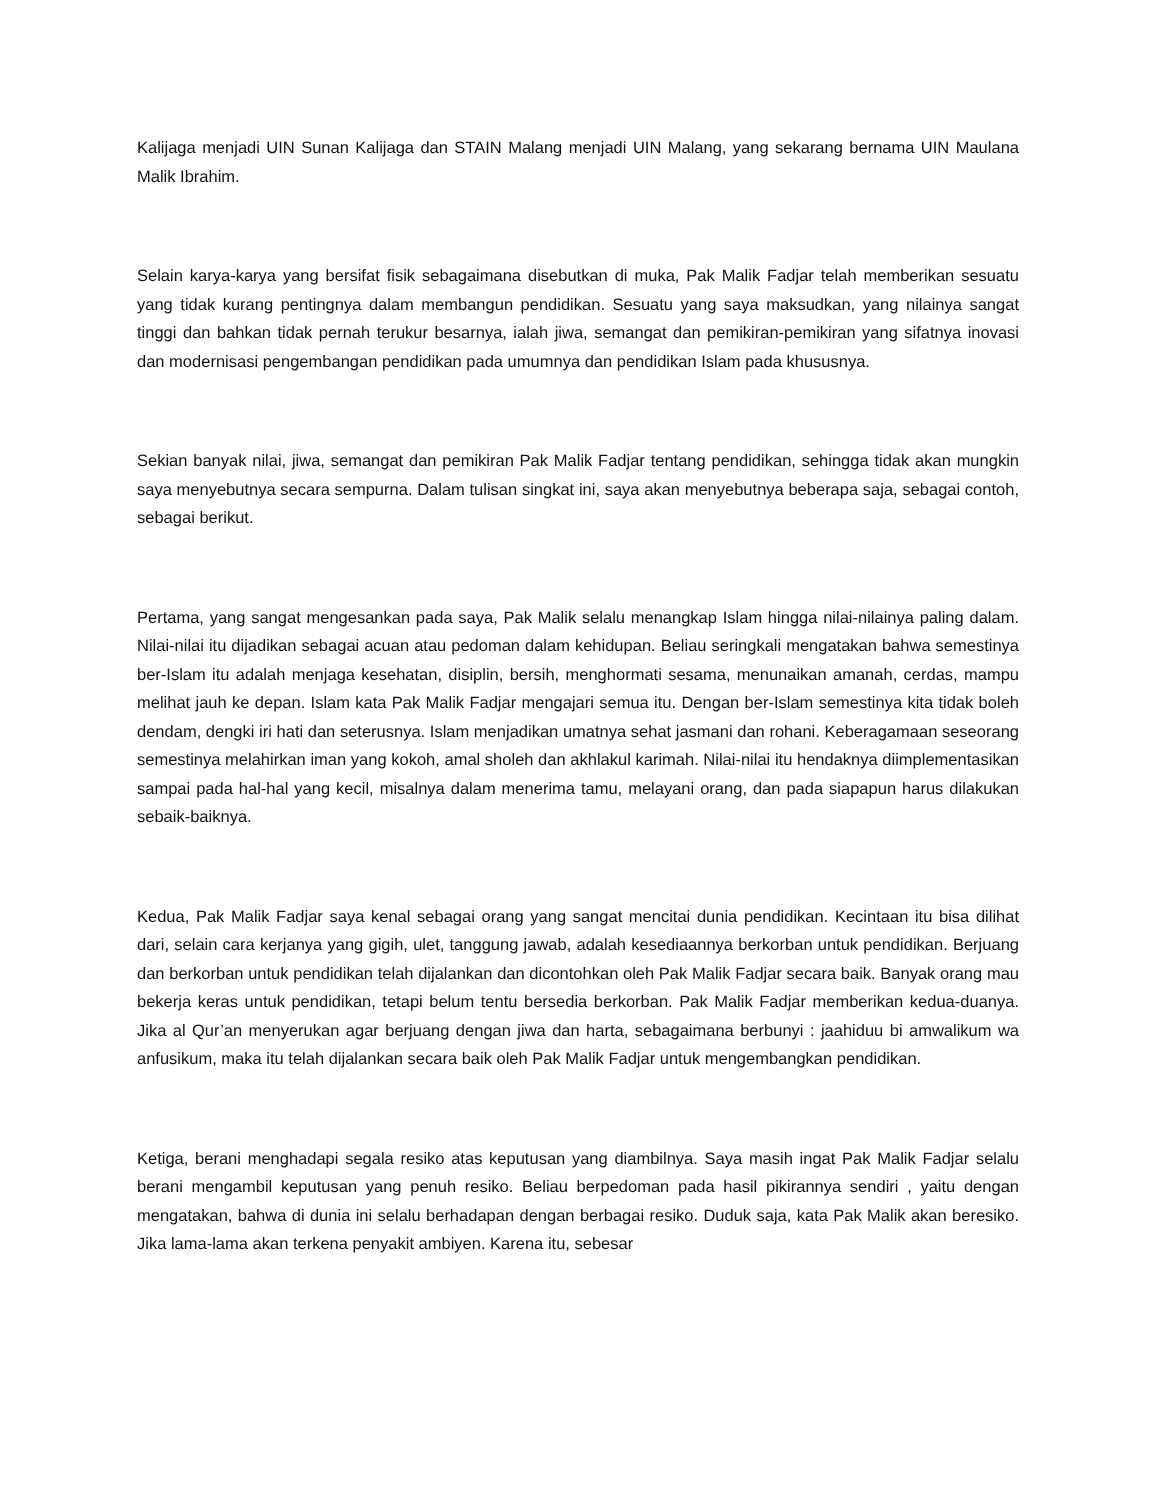Kalijaga menjadi UIN Sunan Kalijaga dan STAIN Malang menjadi UIN Malang, yang sekarang bernama UIN Maulana Malik Ibrahim.
Selain karya-karya yang bersifat fisik sebagaimana disebutkan di muka, Pak Malik Fadjar telah memberikan sesuatu yang tidak kurang pentingnya dalam membangun pendidikan. Sesuatu yang saya maksudkan, yang nilainya sangat tinggi dan bahkan tidak pernah terukur besarnya, ialah jiwa, semangat dan pemikiran-pemikiran yang sifatnya inovasi dan modernisasi pengembangan pendidikan pada umumnya dan pendidikan Islam pada khususnya.
Sekian banyak nilai, jiwa, semangat dan pemikiran Pak Malik Fadjar tentang pendidikan, sehingga tidak akan mungkin saya menyebutnya secara sempurna. Dalam tulisan singkat ini, saya akan menyebutnya beberapa saja, sebagai contoh, sebagai berikut.
Pertama, yang sangat mengesankan pada saya, Pak Malik selalu menangkap Islam hingga nilai-nilainya paling dalam. Nilai-nilai itu dijadikan sebagai acuan atau pedoman dalam kehidupan. Beliau seringkali mengatakan bahwa semestinya ber-Islam itu adalah menjaga kesehatan, disiplin, bersih, menghormati sesama, menunaikan amanah, cerdas, mampu melihat jauh ke depan. Islam kata Pak Malik Fadjar mengajari semua itu. Dengan ber-Islam semestinya kita tidak boleh dendam, dengki iri hati dan seterusnya. Islam menjadikan umatnya sehat jasmani dan rohani. Keberagamaan seseorang semestinya melahirkan iman yang kokoh, amal sholeh dan akhlakul karimah. Nilai-nilai itu hendaknya diimplementasikan sampai pada hal-hal yang kecil, misalnya dalam menerima tamu, melayani orang, dan pada siapapun harus dilakukan sebaik-baiknya.
Kedua, Pak Malik Fadjar saya kenal sebagai orang yang sangat mencitai dunia pendidikan. Kecintaan itu bisa dilihat dari, selain cara kerjanya yang gigih, ulet, tanggung jawab, adalah kesediaannya berkorban untuk pendidikan. Berjuang dan berkorban untuk pendidikan telah dijalankan dan dicontohkan oleh Pak Malik Fadjar secara baik. Banyak orang mau bekerja keras untuk pendidikan, tetapi belum tentu bersedia berkorban. Pak Malik Fadjar memberikan kedua-duanya. Jika al Qur’an menyerukan agar berjuang dengan jiwa dan harta, sebagaimana berbunyi : jaahiduu bi amwalikum wa anfusikum, maka itu telah dijalankan secara baik oleh Pak Malik Fadjar untuk mengembangkan pendidikan.
Ketiga, berani menghadapi segala resiko atas keputusan yang diambilnya. Saya masih ingat Pak Malik Fadjar selalu berani mengambil keputusan yang penuh resiko. Beliau berpedoman pada hasil pikirannya sendiri , yaitu dengan mengatakan, bahwa di dunia ini selalu berhadapan dengan berbagai resiko. Duduk saja, kata Pak Malik akan beresiko. Jika lama-lama akan terkena penyakit ambiyen. Karena itu, sebesar